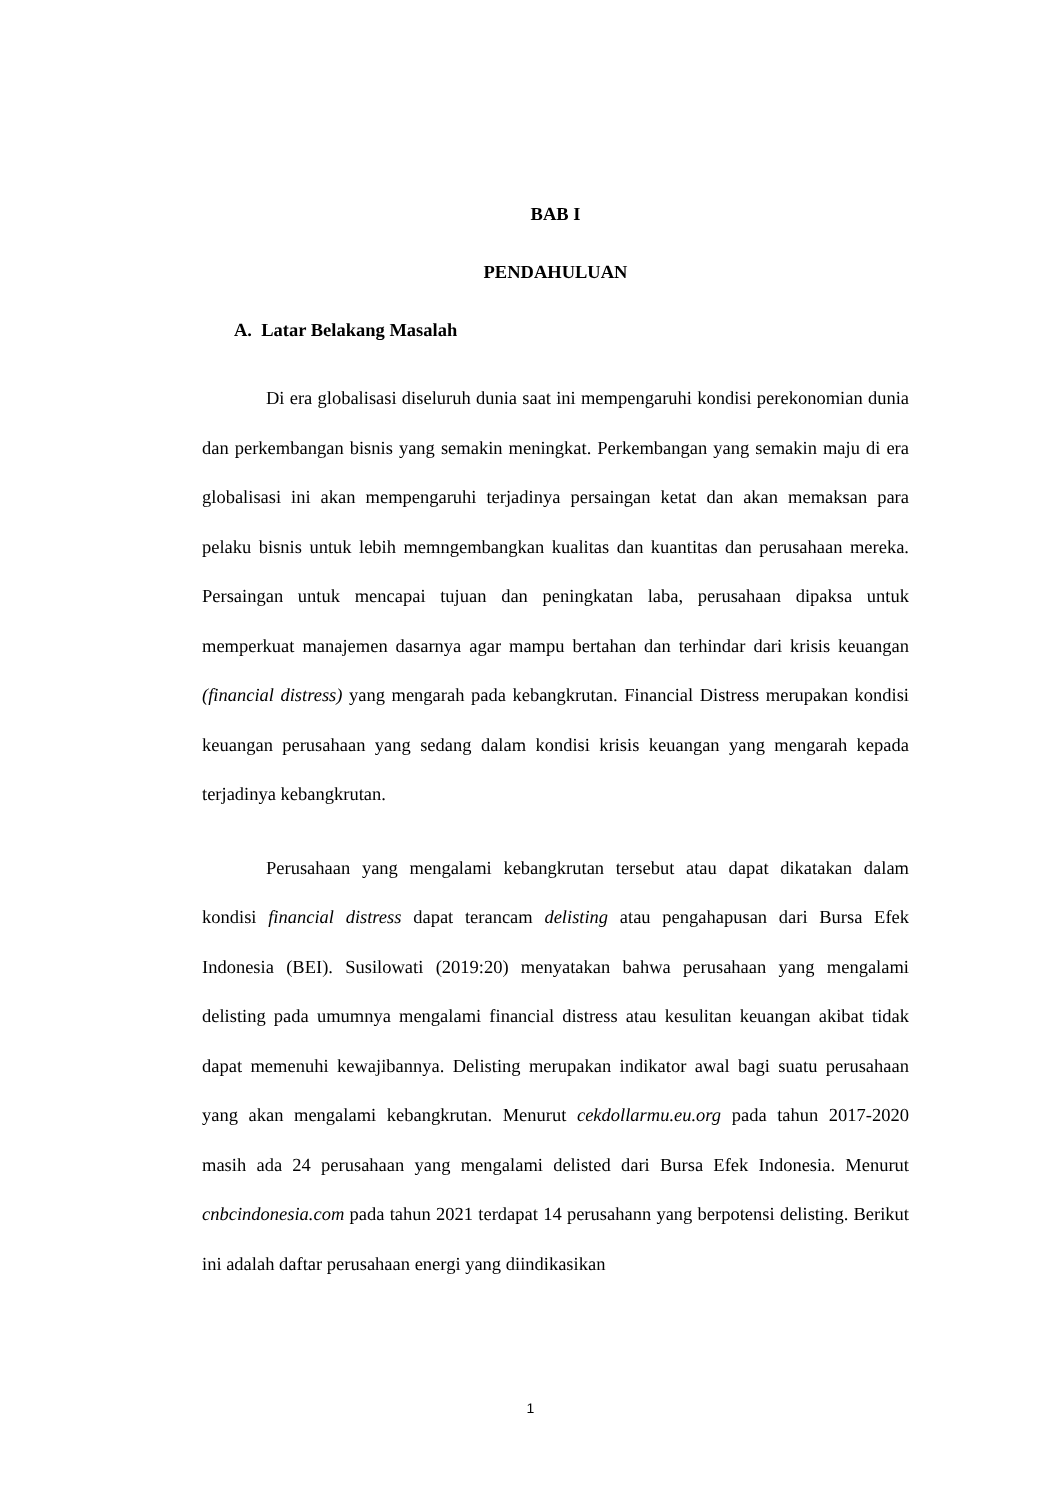BAB I
PENDAHULUAN
A. Latar Belakang Masalah
Di era globalisasi diseluruh dunia saat ini mempengaruhi kondisi perekonomian dunia dan perkembangan bisnis yang semakin meningkat. Perkembangan yang semakin maju di era globalisasi ini akan mempengaruhi terjadinya persaingan ketat dan akan memaksan para pelaku bisnis untuk lebih memngembangkan kualitas dan kuantitas dan perusahaan mereka. Persaingan untuk mencapai tujuan dan peningkatan laba, perusahaan dipaksa untuk memperkuat manajemen dasarnya agar mampu bertahan dan terhindar dari krisis keuangan (financial distress) yang mengarah pada kebangkrutan. Financial Distress merupakan kondisi keuangan perusahaan yang sedang dalam kondisi krisis keuangan yang mengarah kepada terjadinya kebangkrutan.
Perusahaan yang mengalami kebangkrutan tersebut atau dapat dikatakan dalam kondisi financial distress dapat terancam delisting atau pengahapusan dari Bursa Efek Indonesia (BEI). Susilowati (2019:20) menyatakan bahwa perusahaan yang mengalami delisting pada umumnya mengalami financial distress atau kesulitan keuangan akibat tidak dapat memenuhi kewajibannya. Delisting merupakan indikator awal bagi suatu perusahaan yang akan mengalami kebangkrutan. Menurut cekdollarmu.eu.org pada tahun 2017-2020 masih ada 24 perusahaan yang mengalami delisted dari Bursa Efek Indonesia. Menurut cnbcindonesia.com pada tahun 2021 terdapat 14 perusahann yang berpotensi delisting. Berikut ini adalah daftar perusahaan energi yang diindikasikan
1